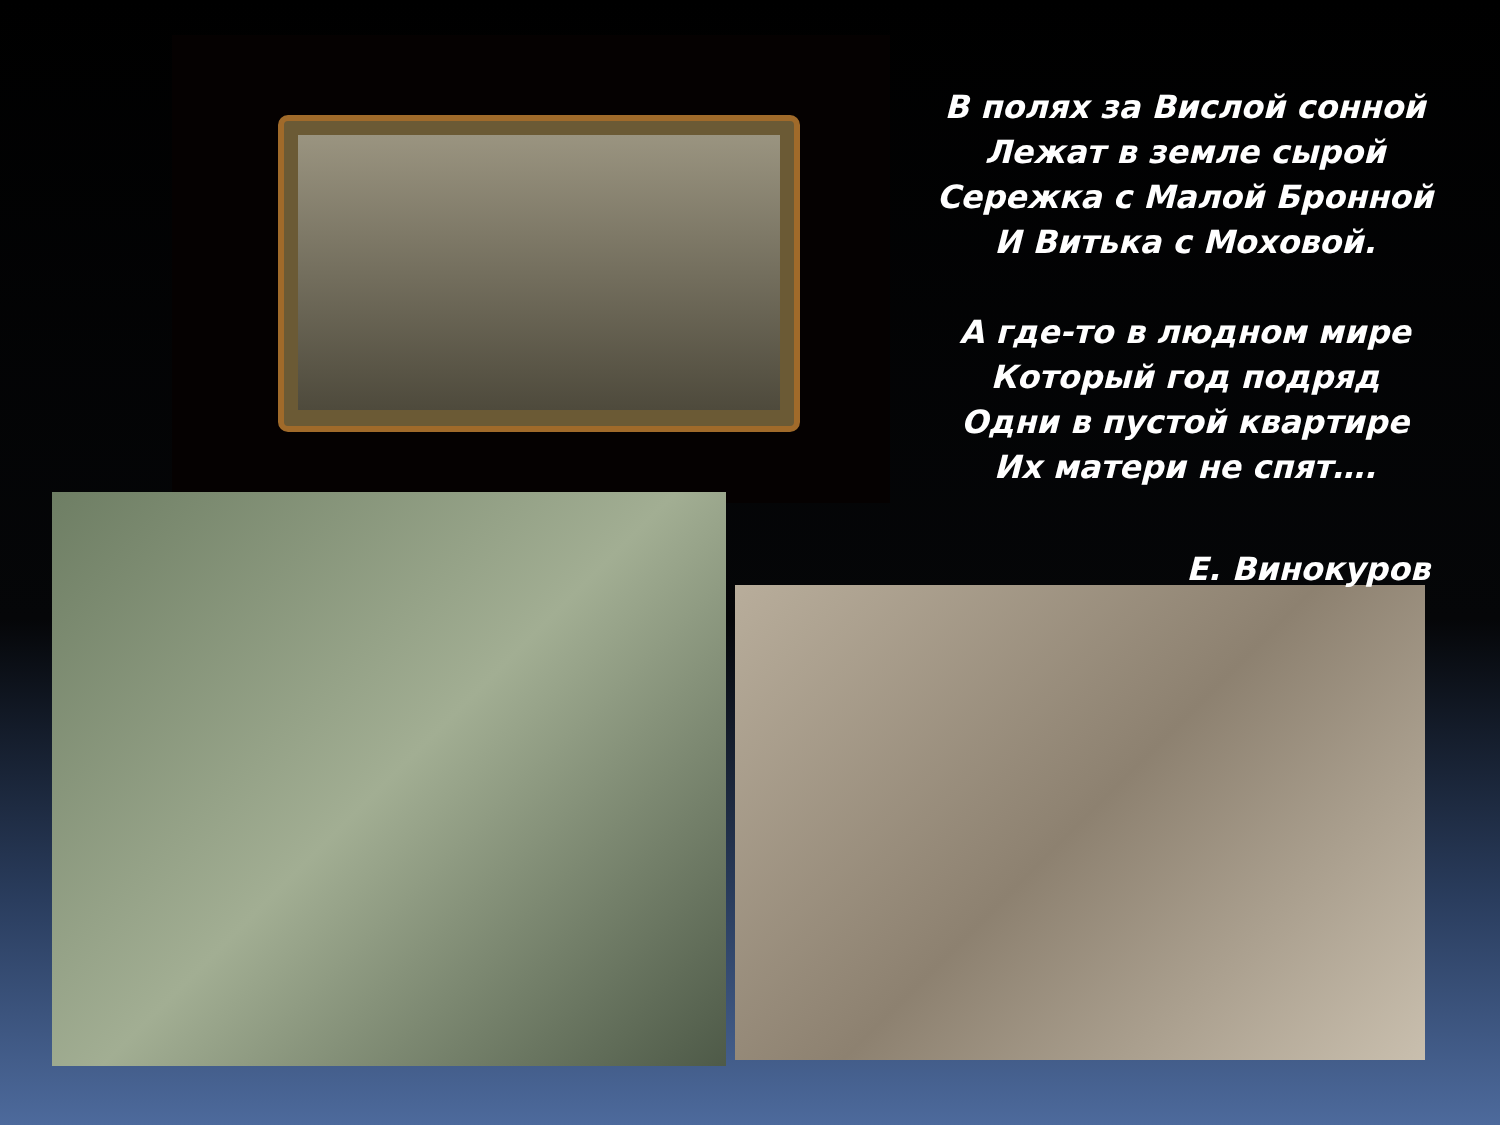В полях за Вислой сонной
Лежат в земле сырой
Сережка с Малой Бронной
И Витька с Моховой.
А где-то в людном мире
Который год подряд
Одни в пустой квартире
Их матери не спят….
Е. Винокуров